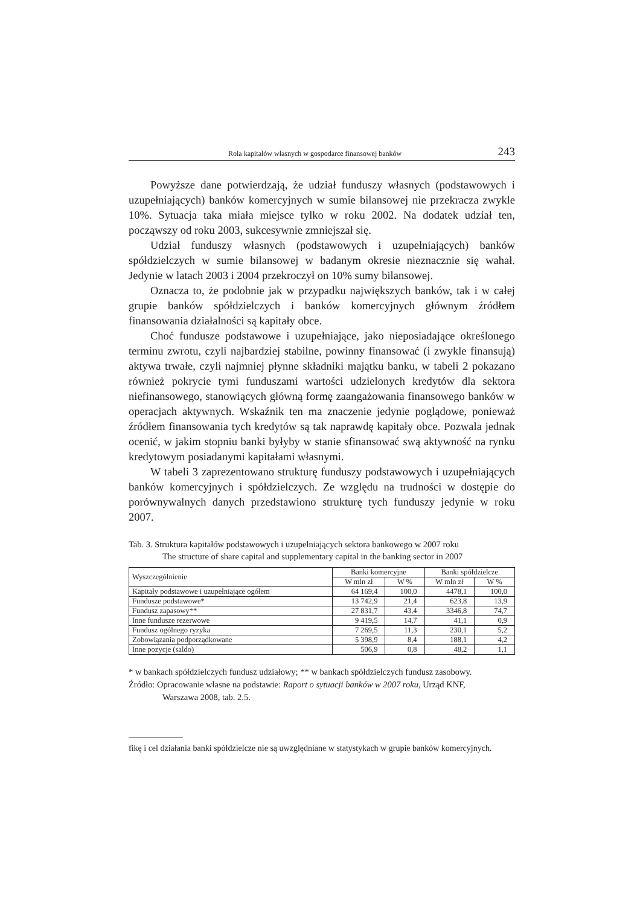Rola kapitałów własnych w gospodarce finansowej banków 243
Powyższe dane potwierdzają, że udział funduszy własnych (podstawowych i uzupełniających) banków komercyjnych w sumie bilansowej nie przekracza zwykle 10%. Sytuacja taka miała miejsce tylko w roku 2002. Na dodatek udział ten, począwszy od roku 2003, sukcesywnie zmniejszał się.
Udział funduszy własnych (podstawowych i uzupełniających) banków spółdzielczych w sumie bilansowej w badanym okresie nieznacznie się wahał. Jedynie w latach 2003 i 2004 przekroczył on 10% sumy bilansowej.
Oznacza to, że podobnie jak w przypadku największych banków, tak i w całej grupie banków spółdzielczych i banków komercyjnych głównym źródłem finansowania działalności są kapitały obce.
Choć fundusze podstawowe i uzupełniające, jako nieposiadające określonego terminu zwrotu, czyli najbardziej stabilne, powinny finansować (i zwykle finansują) aktywa trwałe, czyli najmniej płynne składniki majątku banku, w tabeli 2 pokazano również pokrycie tymi funduszami wartości udzielonych kredytów dla sektora niefinansowego, stanowiących główną formę zaangażowania finansowego banków w operacjach aktywnych. Wskaźnik ten ma znaczenie jedynie poglądowe, ponieważ źródłem finansowania tych kredytów są tak naprawdę kapitały obce. Pozwala jednak ocenić, w jakim stopniu banki byłyby w stanie sfinansować swą aktywność na rynku kredytowym posiadanymi kapitałami własnymi.
W tabeli 3 zaprezentowano strukturę funduszy podstawowych i uzupełniających banków komercyjnych i spółdzielczych. Ze względu na trudności w dostępie do porównywalnych danych przedstawiono strukturę tych funduszy jedynie w roku 2007.
Tab. 3. Struktura kapitałów podstawowych i uzupełniających sektora bankowego w 2007 roku
The structure of share capital and supplementary capital in the banking sector in 2007
| Wyszczególnienie | Banki komercyjne | | Banki spółdzielcze | |
| --- | --- | --- | --- | --- |
| | W mln zł | W % | W mln zł | W % |
| Kapitały podstawowe i uzupełniające ogółem | 64 169,4 | 100,0 | 4478,1 | 100,0 |
| Fundusze podstawowe* | 13 742,9 | 21,4 | 623,8 | 13,9 |
| Fundusz zapasowy** | 27 831,7 | 43,4 | 3346,8 | 74,7 |
| Inne fundusze rezerwowe | 9 419,5 | 14,7 | 41,1 | 0,9 |
| Fundusz ogólnego ryzyka | 7 269,5 | 11,3 | 230,1 | 5,2 |
| Zobowiązania podporządkowane | 5 398,9 | 8,4 | 188,1 | 4,2 |
| Inne pozycje (saldo) | 506,9 | 0,8 | 48,2 | 1,1 |
* w bankach spółdzielczych fundusz udziałowy; ** w bankach spółdzielczych fundusz zasobowy.
Źródło: Opracowanie własne na podstawie: Raport o sytuacji banków w 2007 roku, Urząd KNF,
Warszawa 2008, tab. 2.5.
fikę i cel działania banki spółdzielcze nie są uwzględniane w statystykach w grupie banków komercyjnych.